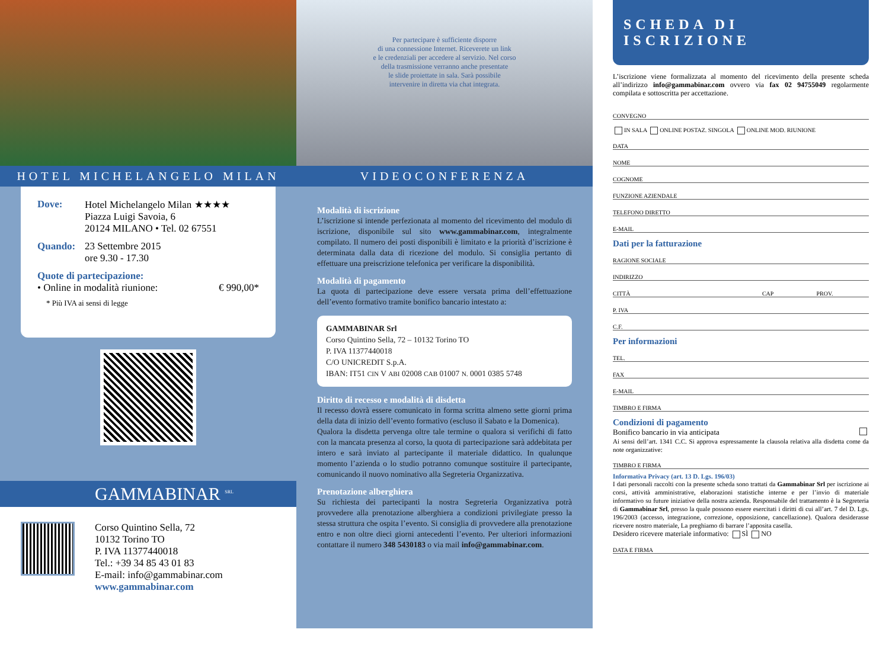HOTEL MICHELANGELO MILAN
Dove: Hotel Michelangelo Milan ★★★★
Piazza Luigi Savoia, 6
20124 MILANO • Tel. 02 67551
Quando: 23 Settembre 2015
ore 9.30 - 17.30
Quote di partecipazione:
• Online in modalità riunione: € 990,00*
* Più IVA ai sensi di legge
GAMMABINAR <sup>SRL</sup>
Corso Quintino Sella, 72
10132 Torino TO
P. IVA 11377440018
Tel.: +39 34 85 43 01 83
E-mail: info@gammabinar.com
www.gammabinar.com
Per partecipare è sufficiente disporre
di una connessione Internet. Riceverete un link
e le credenziali per accedere al servizio. Nel corso
della trasmissione verranno anche presentate
le slide proiettate in sala. Sarà possibile
intervenire in diretta via chat integrata.
VIDEOCONFERENZA
Modalità di iscrizione
L’iscrizione si intende perfezionata al momento del ricevimento del modulo di iscrizione, disponibile sul sito www.gammabinar.com, integralmente compilato. Il numero dei posti disponibili è limitato e la priorità d’iscrizione è determinata dalla data di ricezione del modulo. Si consiglia pertanto di effettuare una preiscrizione telefonica per verificare la disponibilità.
Modalità di pagamento
La quota di partecipazione deve essere versata prima dell’effettuazione dell’evento formativo tramite bonifico bancario intestato a:
GAMMABINAR Srl
Corso Quintino Sella, 72 – 10132 Torino TO
P. IVA 11377440018
C/O UNICREDIT S.p.A.
IBAN: IT51 CIN V ABI 02008 CAB 01007 N. 0001 0385 5748
Diritto di recesso e modalità di disdetta
Il recesso dovrà essere comunicato in forma scritta almeno sette giorni prima della data di inizio dell’evento formativo (escluso il Sabato e la Domenica).
Qualora la disdetta pervenga oltre tale termine o qualora si verifichi di fatto con la mancata presenza al corso, la quota di partecipazione sarà addebitata per intero e sarà inviato al partecipante il materiale didattico. In qualunque momento l’azienda o lo studio potranno comunque sostituire il partecipante, comunicando il nuovo nominativo alla Segreteria Organizzativa.
Prenotazione alberghiera
Su richiesta dei partecipanti la nostra Segreteria Organizzativa potrà provvedere alla prenotazione alberghiera a condizioni privilegiate presso la stessa struttura che ospita l’evento. Si consiglia di provvedere alla prenotazione entro e non oltre dieci giorni antecedenti l’evento. Per ulteriori informazioni contattare il numero 348 5430183 o via mail info@gammabinar.com.
SCHEDA DI ISCRIZIONE
L’iscrizione viene formalizzata al momento del ricevimento della presente scheda all’indirizzo info@gammabinar.com ovvero via fax 02 94755049 regolarmente compilata e sottoscritta per accettazione.
CONVEGNO
IN SALA ONLINE POSTAZ. SINGOLA ONLINE MOD. RIUNIONE
DATA
NOME
COGNOME
FUNZIONE AZIENDALE
TELEFONO DIRETTO
E-MAIL
Dati per la fatturazione
RAGIONE SOCIALE
INDIRIZZO
CITTÀ CAP PROV.
P. IVA
C.F.
Per informazioni
TEL.
FAX
E-MAIL
TIMBRO E FIRMA
Condizioni di pagamento
Bonifico bancario in via anticipata
Ai sensi dell’art. 1341 C.C. Si approva espressamente la clausola relativa alla disdetta come da note organizzative:
TIMBRO E FIRMA
Informativa Privacy (art. 13 D. Lgs. 196/03)
I dati personali raccolti con la presente scheda sono trattati da Gammabinar Srl per iscrizione ai corsi, attività amministrative, elaborazioni statistiche interne e per l’invio di materiale informativo su future iniziative della nostra azienda. Responsabile del trattamento è la Segreteria di Gammabinar Srl, presso la quale possono essere esercitati i diritti di cui all’art. 7 del D. Lgs. 196/2003 (accesso, integrazione, correzione, opposizione, cancellazione). Qualora desiderasse ricevere nostro materiale, La preghiamo di barrare l’apposita casella.
Desidero ricevere materiale informativo: SÌ NO
DATA E FIRMA